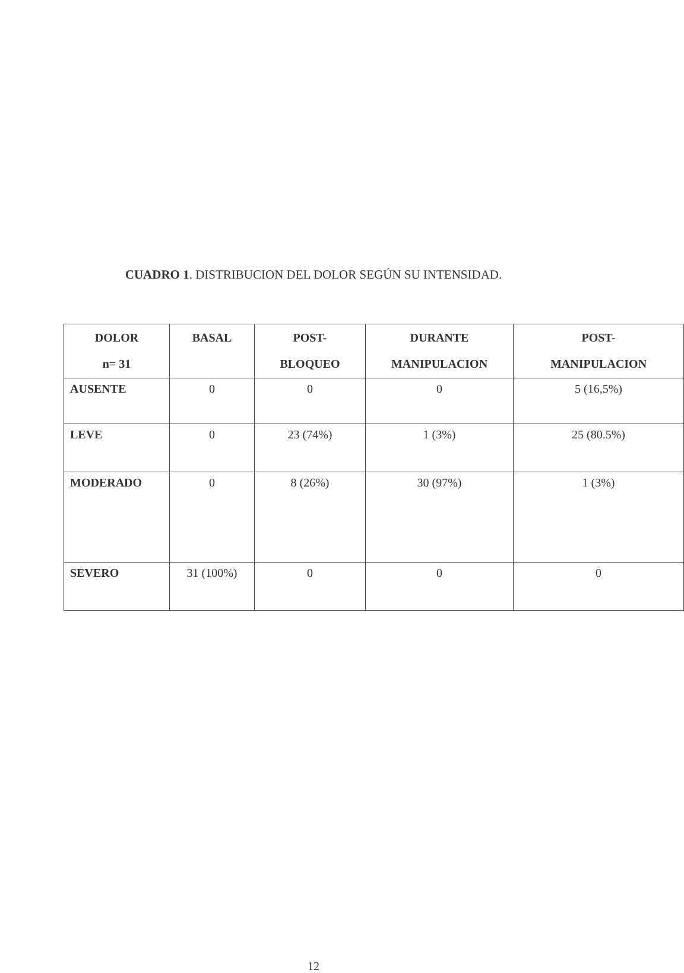CUADRO 1. DISTRIBUCION DEL DOLOR SEGÚN SU INTENSIDAD.
| DOLOR n= 31 | BASAL | POST- BLOQUEO | DURANTE MANIPULACION | POST- MANIPULACION |
| --- | --- | --- | --- | --- |
| AUSENTE | 0 | 0 | 0 | 5 (16,5%) |
| LEVE | 0 | 23 (74%) | 1 (3%) | 25 (80.5%) |
| MODERADO | 0 | 8 (26%) | 30 (97%) | 1 (3%) |
| SEVERO | 31 (100%) | 0 | 0 | 0 |
12